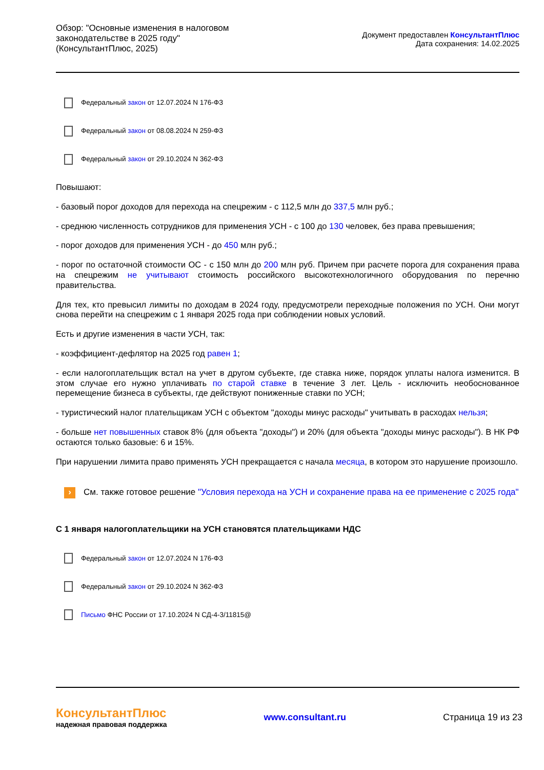Обзор: "Основные изменения в налоговом
законодательстве в 2025 году"
(КонсультантПлюс, 2025)
Документ предоставлен КонсультантПлюс
Дата сохранения: 14.02.2025
Федеральный закон от 12.07.2024 N 176-ФЗ
Федеральный закон от 08.08.2024 N 259-ФЗ
Федеральный закон от 29.10.2024 N 362-ФЗ
Повышают:
- базовый порог доходов для перехода на спецрежим - с 112,5 млн до 337,5 млн руб.;
- среднюю численность сотрудников для применения УСН - с 100 до 130 человек, без права превышения;
- порог доходов для применения УСН - до 450 млн руб.;
- порог по остаточной стоимости ОС - с 150 млн до 200 млн руб. Причем при расчете порога для сохранения права на спецрежим не учитывают стоимость российского высокотехнологичного оборудования по перечню правительства.
Для тех, кто превысил лимиты по доходам в 2024 году, предусмотрели переходные положения по УСН. Они могут снова перейти на спецрежим с 1 января 2025 года при соблюдении новых условий.
Есть и другие изменения в части УСН, так:
- коэффициент-дефлятор на 2025 год равен 1;
- если налогоплательщик встал на учет в другом субъекте, где ставка ниже, порядок уплаты налога изменится. В этом случае его нужно уплачивать по старой ставке в течение 3 лет. Цель - исключить необоснованное перемещение бизнеса в субъекты, где действуют пониженные ставки по УСН;
- туристический налог плательщикам УСН с объектом "доходы минус расходы" учитывать в расходах нельзя;
- больше нет повышенных ставок 8% (для объекта "доходы") и 20% (для объекта "доходы минус расходы"). В НК РФ остаются только базовые: 6 и 15%.
При нарушении лимита право применять УСН прекращается с начала месяца, в котором это нарушение произошло.
›
См. также готовое решение "Условия перехода на УСН и сохранение права на ее применение с 2025 года"
С 1 января налогоплательщики на УСН становятся плательщиками НДС
Федеральный закон от 12.07.2024 N 176-ФЗ
Федеральный закон от 29.10.2024 N 362-ФЗ
Письмо ФНС России от 17.10.2024 N СД-4-3/11815@
КонсультантПлюс
надежная правовая поддержка
www.consultant.ru Страница 19 из 23